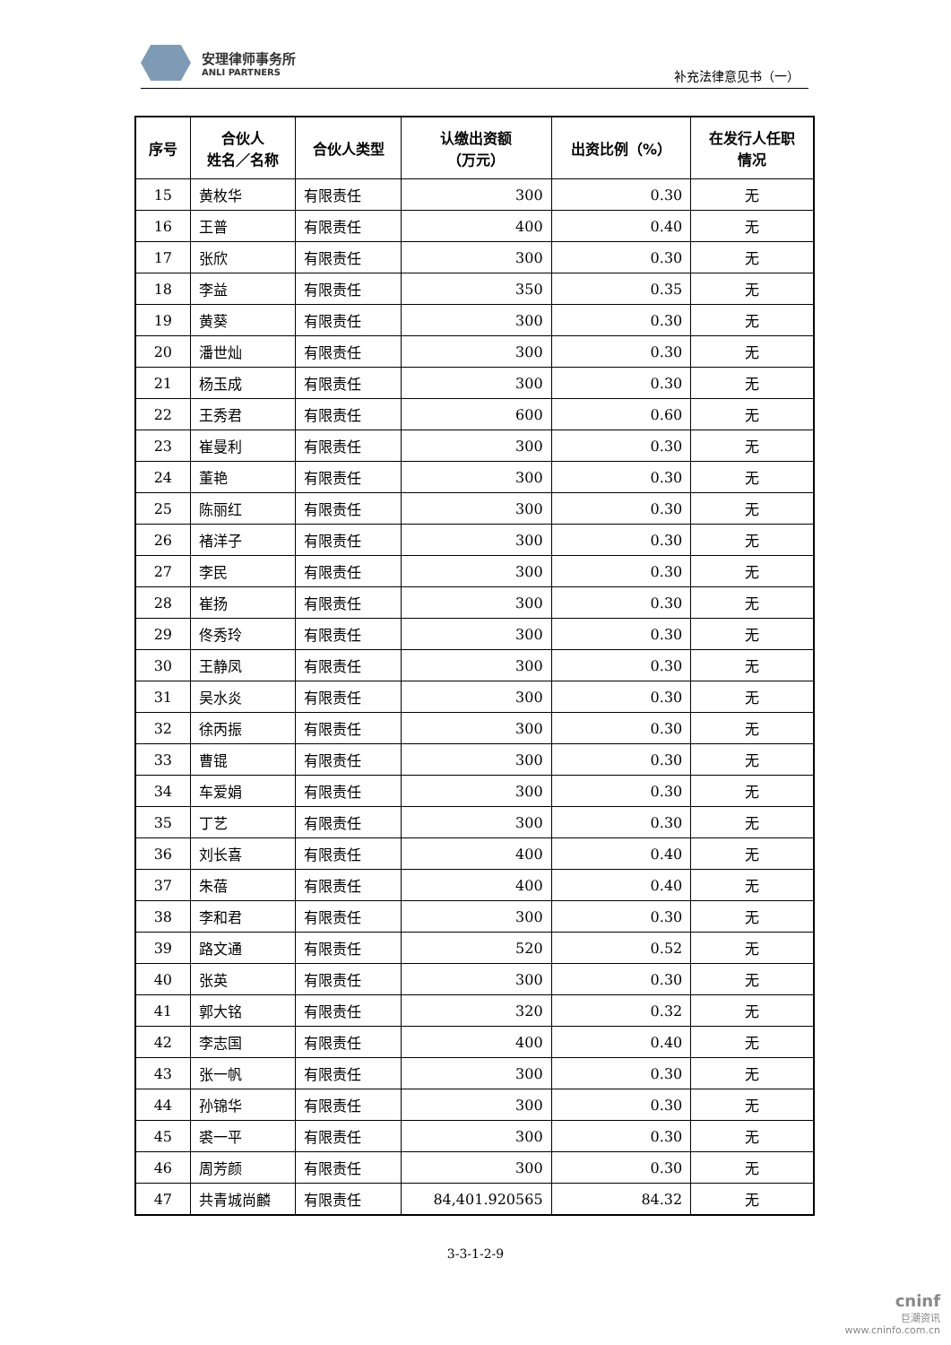安理律师事务所
ANLI PARTNERS
补充法律意见书（一）
| 序号 | 合伙人 姓名／名称 | 合伙人类型 | 认缴出资额 （万元） | 出资比例（%） | 在发行人任职 情况 |
| --- | --- | --- | --- | --- | --- |
| 15 | 黄枚华 | 有限责任 | 300 | 0.30 | 无 |
| 16 | 王普 | 有限责任 | 400 | 0.40 | 无 |
| 17 | 张欣 | 有限责任 | 300 | 0.30 | 无 |
| 18 | 李益 | 有限责任 | 350 | 0.35 | 无 |
| 19 | 黄葵 | 有限责任 | 300 | 0.30 | 无 |
| 20 | 潘世灿 | 有限责任 | 300 | 0.30 | 无 |
| 21 | 杨玉成 | 有限责任 | 300 | 0.30 | 无 |
| 22 | 王秀君 | 有限责任 | 600 | 0.60 | 无 |
| 23 | 崔曼利 | 有限责任 | 300 | 0.30 | 无 |
| 24 | 董艳 | 有限责任 | 300 | 0.30 | 无 |
| 25 | 陈丽红 | 有限责任 | 300 | 0.30 | 无 |
| 26 | 褚洋子 | 有限责任 | 300 | 0.30 | 无 |
| 27 | 李民 | 有限责任 | 300 | 0.30 | 无 |
| 28 | 崔扬 | 有限责任 | 300 | 0.30 | 无 |
| 29 | 佟秀玲 | 有限责任 | 300 | 0.30 | 无 |
| 30 | 王静凤 | 有限责任 | 300 | 0.30 | 无 |
| 31 | 吴水炎 | 有限责任 | 300 | 0.30 | 无 |
| 32 | 徐丙振 | 有限责任 | 300 | 0.30 | 无 |
| 33 | 曹锟 | 有限责任 | 300 | 0.30 | 无 |
| 34 | 车爱娟 | 有限责任 | 300 | 0.30 | 无 |
| 35 | 丁艺 | 有限责任 | 300 | 0.30 | 无 |
| 36 | 刘长喜 | 有限责任 | 400 | 0.40 | 无 |
| 37 | 朱蓓 | 有限责任 | 400 | 0.40 | 无 |
| 38 | 李和君 | 有限责任 | 300 | 0.30 | 无 |
| 39 | 路文通 | 有限责任 | 520 | 0.52 | 无 |
| 40 | 张英 | 有限责任 | 300 | 0.30 | 无 |
| 41 | 郭大铭 | 有限责任 | 320 | 0.32 | 无 |
| 42 | 李志国 | 有限责任 | 400 | 0.40 | 无 |
| 43 | 张一帆 | 有限责任 | 300 | 0.30 | 无 |
| 44 | 孙锦华 | 有限责任 | 300 | 0.30 | 无 |
| 45 | 裘一平 | 有限责任 | 300 | 0.30 | 无 |
| 46 | 周芳颜 | 有限责任 | 300 | 0.30 | 无 |
| 47 | 共青城尚麟 | 有限责任 | 84,401.920565 | 84.32 | 无 |
3-3-1-2-9
cninf
巨潮资讯
www.cninfo.com.cn